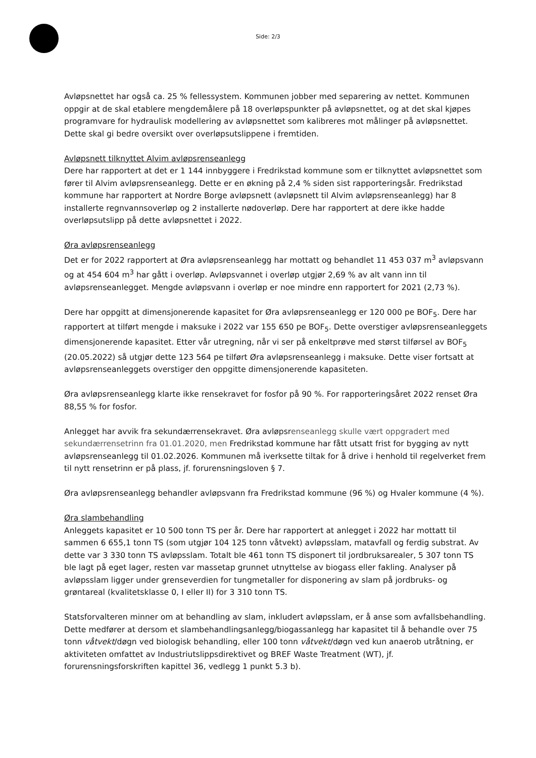Side: 2/3
Avløpsnettet har også ca. 25 % fellessystem. Kommunen jobber med separering av nettet. Kommunen oppgir at de skal etablere mengdemålere på 18 overløpspunkter på avløpsnettet, og at det skal kjøpes programvare for hydraulisk modellering av avløpsnettet som kalibreres mot målinger på avløpsnettet. Dette skal gi bedre oversikt over overløpsutslippene i fremtiden.
Avløpsnett tilknyttet Alvim avløpsrenseanlegg
Dere har rapportert at det er 1 144 innbyggere i Fredrikstad kommune som er tilknyttet avløpsnettet som fører til Alvim avløpsrenseanlegg. Dette er en økning på 2,4 % siden sist rapporteringsår. Fredrikstad kommune har rapportert at Nordre Borge avløpsnett (avløpsnett til Alvim avløpsrenseanlegg) har 8 installerte regnvannsoverløp og 2 installerte nødoverløp. Dere har rapportert at dere ikke hadde overløpsutslipp på dette avløpsnettet i 2022.
Øra avløpsrenseanlegg
Det er for 2022 rapportert at Øra avløpsrenseanlegg har mottatt og behandlet 11 453 037 m<sup>3</sup> avløpsvann og at 454 604 m<sup>3</sup> har gått i overløp. Avløpsvannet i overløp utgjør 2,69 % av alt vann inn til avløpsrenseanlegget. Mengde avløpsvann i overløp er noe mindre enn rapportert for 2021 (2,73 %).
Dere har oppgitt at dimensjonerende kapasitet for Øra avløpsrenseanlegg er 120 000 pe BOF<sub>5</sub>. Dere har rapportert at tilført mengde i maksuke i 2022 var 155 650 pe BOF<sub>5</sub>. Dette overstiger avløpsrenseanleggets dimensjonerende kapasitet. Etter vår utregning, når vi ser på enkeltprøve med størst tilførsel av BOF<sub>5</sub> (20.05.2022) så utgjør dette 123 564 pe tilført Øra avløpsrenseanlegg i maksuke. Dette viser fortsatt at avløpsrenseanleggets overstiger den oppgitte dimensjonerende kapasiteten.
Øra avløpsrenseanlegg klarte ikke rensekravet for fosfor på 90 %. For rapporteringsåret 2022 renset Øra 88,55 % for fosfor.
Anlegget har avvik fra sekundærrensekravet. Øra avløpsrenseanlegg skulle vært oppgradert med sekundærrensetrinn fra 01.01.2020, men Fredrikstad kommune har fått utsatt frist for bygging av nytt avløpsrenseanlegg til 01.02.2026. Kommunen må iverksette tiltak for å drive i henhold til regelverket frem til nytt rensetrinn er på plass, jf. forurensningsloven § 7.
Øra avløpsrenseanlegg behandler avløpsvann fra Fredrikstad kommune (96 %) og Hvaler kommune (4 %).
Øra slambehandling
Anleggets kapasitet er 10 500 tonn TS per år. Dere har rapportert at anlegget i 2022 har mottatt til sammen 6 655,1 tonn TS (som utgjør 104 125 tonn våtvekt) avløpsslam, matavfall og ferdig substrat. Av dette var 3 330 tonn TS avløpsslam. Totalt ble 461 tonn TS disponert til jordbruksarealer, 5 307 tonn TS ble lagt på eget lager, resten var massetap grunnet utnyttelse av biogass eller fakling. Analyser på avløpsslam ligger under grenseverdien for tungmetaller for disponering av slam på jordbruks- og grøntareal (kvalitetsklasse 0, I eller II) for 3 310 tonn TS.
Statsforvalteren minner om at behandling av slam, inkludert avløpsslam, er å anse som avfallsbehandling. Dette medfører at dersom et slambehandlingsanlegg/biogassanlegg har kapasitet til å behandle over 75 tonn våtvekt/døgn ved biologisk behandling, eller 100 tonn våtvekt/døgn ved kun anaerob utråtning, er aktiviteten omfattet av Industriutslippsdirektivet og BREF Waste Treatment (WT), jf. forurensningsforskriften kapittel 36, vedlegg 1 punkt 5.3 b).